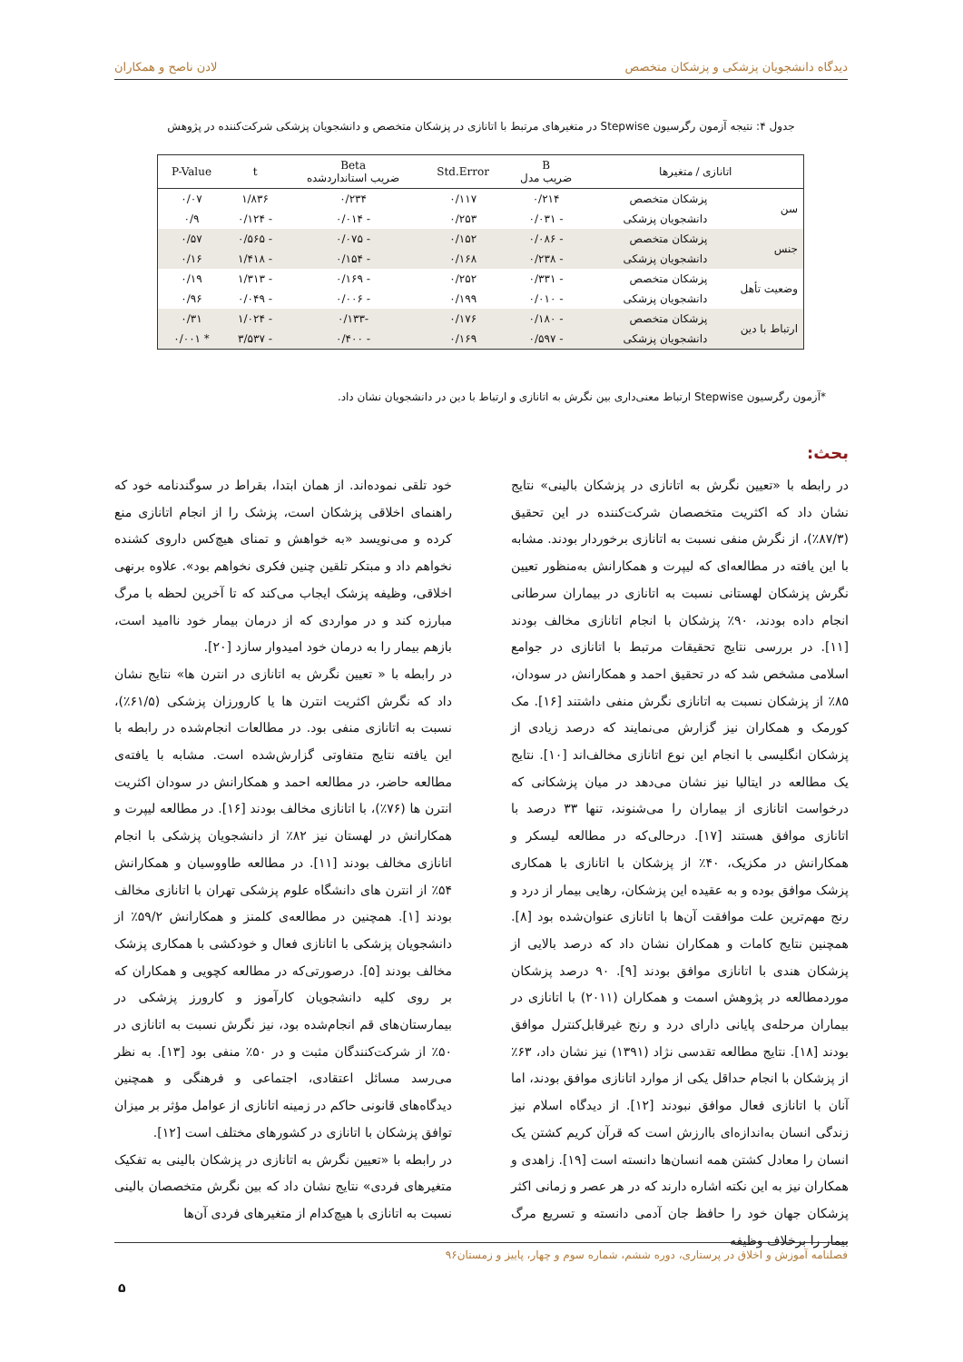دیدگاه دانشجویان پزشکی و پزشکان متخصص لادن ناصح و همکاران
جدول ۴: نتیجه آزمون رگرسیون Stepwise در متغیرهای مرتبط با اتانازی در پزشکان متخصص و دانشجویان پزشکی شرکت‌کننده در پژوهش
| اتانازی / متغیرها | | B ضریب مدل | Std.Error | Beta ضریب استانداردشده | t | P-Value |
| --- | --- | --- | --- | --- | --- | --- |
| سن | پزشکان متخصص | ۰/۲۱۴ | ۰/۱۱۷ | ۰/۲۳۴ | ۱/۸۳۶ | ۰/۰۷ |
| | دانشجویان پزشکی | - ۰/۰۳۱ | ۰/۲۵۳ | - ۰/۰۱۴ | - ۰/۱۲۴ | ۰/۹ |
| جنس | پزشکان متخصص | - ۰/۰۸۶ | ۰/۱۵۲ | - ۰/۰۷۵ | - ۰/۵۶۵ | ۰/۵۷ |
| | دانشجویان پزشکی | - ۰/۲۳۸ | ۰/۱۶۸ | - ۰/۱۵۴ | - ۱/۴۱۸ | ۰/۱۶ |
| وضعیت تأهل | پزشکان متخصص | - ۰/۳۳۱ | ۰/۲۵۲ | - ۰/۱۶۹ | - ۱/۳۱۳ | ۰/۱۹ |
| | دانشجویان پزشکی | - ۰/۰۱۰ | ۰/۱۹۹ | - ۰/۰۰۶ | - ۰/۰۴۹ | ۰/۹۶ |
| ارتباط با دین | پزشکان متخصص | - ۰/۱۸۰ | ۰/۱۷۶ | -۰/۱۳۳ | - ۱/۰۲۴ | ۰/۳۱ |
| | دانشجویان پزشکی | - ۰/۵۹۷ | ۰/۱۶۹ | - ۰/۴۰۰ | - ۳/۵۳۷ | * ۰/۰۰۱ |
*آزمون رگرسیون Stepwise ارتباط معنی‌داری بین نگرش به اتانازی و ارتباط با دین در دانشجویان نشان داد.
بحث:
در رابطه با «تعیین نگرش به اتانازی در پزشکان بالینی» نتایج نشان داد که اکثریت متخصصان شرکت‌کننده در این تحقیق (۸۷/۳٪)، از نگرش منفی نسبت به اتانازی برخوردار بودند. مشابه با این یافته در مطالعه‌ای که لیپرت و همکارانش به‌منظور تعیین نگرش پزشکان لهستانی نسبت به اتانازی در بیماران سرطانی انجام داده بودند، ۹۰٪ پزشکان با انجام اتانازی مخالف بودند [۱۱]. در بررسی نتایج تحقیقات مرتبط با اتانازی در جوامع اسلامی مشخص شد که در تحقیق احمد و همکارانش در سودان، ۸۵٪ از پزشکان نسبت به اتانازی نگرش منفی داشتند [۱۶]. مک کورمک و همکاران نیز گزارش می‌نمایند که درصد زیادی از پزشکان انگلیسی با انجام این نوع اتانازی مخالف‌اند [۱۰]. نتایج یک مطالعه در ایتالیا نیز نشان می‌دهد در میان پزشکانی که درخواست اتانازی از بیماران را می‌شنوند، تنها ۳۳ درصد با اتانازی موافق هستند [۱۷]. درحالی‌که در مطالعه لیسکر و همکارانش در مکزیک، ۴۰٪ از پزشکان با اتانازی با همکاری پزشک موافق بوده و به عقیده این پزشکان، رهایی بیمار از درد و رنج مهم‌ترین علت موافقت آن‌ها با اتانازی عنوان‌شده بود [۸]. همچنین نتایج کامات و همکاران نشان داد که درصد بالایی از پزشکان هندی با اتانازی موافق بودند [۹]. ۹۰ درصد پزشکان موردمطالعه در پژوهش اسمت و همکاران (۲۰۱۱) با اتانازی در بیماران مرحله‌ی پایانی دارای درد و رنج غیرقابل‌کنترل موافق بودند [۱۸]. نتایج مطالعه تقدسی نژاد (۱۳۹۱) نیز نشان داد، ۶۳٪ از پزشکان با انجام حداقل یکی از موارد اتانازی موافق بودند، اما آنان با اتانازی فعال موافق نبودند [۱۲]. از دیدگاه اسلام نیز زندگی انسان به‌اندازه‌ای باارزش است که قرآن کریم کشتن یک انسان را معادل کشتن همه انسان‌ها دانسته است [۱۹]. زاهدی و همکاران نیز به این نکته اشاره دارند که در هر عصر و زمانی اکثر پزشکان جهان خود را حافظ جان آدمی دانسته و تسریع مرگ بیمار را برخلاف وظیفه
خود تلقی نموده‌اند. از همان ابتدا، بقراط در سوگندنامه خود که راهنمای اخلاقی پزشکان است، پزشک را از انجام اتانازی منع کرده و می‌نویسد «به خواهش و تمنای هیچ‌کس داروی کشنده نخواهم داد و مبتکر تلقین چنین فکری نخواهم بود». علاوه برنهی اخلاقی، وظیفه پزشک ایجاب می‌کند که تا آخرین لحظه با مرگ مبارزه کند و در مواردی که از درمان بیمار خود ناامید است، بازهم بیمار را به درمان خود امیدوار سازد [۲۰].
در رابطه با « تعیین نگرش به اتانازی در انترن ها» نتایج نشان داد که نگرش اکثریت انترن ها یا کارورزان پزشکی (۶۱/۵٪)، نسبت به اتانازی منفی بود. در مطالعات انجام‌شده در رابطه با این یافته نتایج متفاوتی گزارش‌شده است. مشابه با یافته‌ی مطالعه حاضر، در مطالعه احمد و همکارانش در سودان اکثریت انترن ها (۷۶٪)، با اتانازی مخالف بودند [۱۶]. در مطالعه لیپرت و همکارانش در لهستان نیز ۸۲٪ از دانشجویان پزشکی با انجام اتانازی مخالف بودند [۱۱]. در مطالعه طاووسیان و همکارانش ۵۴٪ از انترن های دانشگاه علوم پزشکی تهران با اتانازی مخالف بودند [۱]. همچنین در مطالعه‌ی کلمنز و همکارانش ۵۹/۲٪ از دانشجویان پزشکی با اتانازی فعال و خودکشی با همکاری پزشک مخالف بودند [۵]. درصورتی‌که در مطالعه کچویی و همکاران که بر روی کلیه دانشجویان کارآموز و کارورز پزشکی در بیمارستان‌های قم انجام‌شده بود، نیز نگرش نسبت به اتانازی در ۵۰٪ از شرکت‌کنندگان مثبت و در ۵۰٪ منفی بود [۱۳]. به نظر می‌رسد مسائل اعتقادی، اجتماعی و فرهنگی و همچنین دیدگاه‌های قانونی حاکم در زمینه اتانازی از عوامل مؤثر بر میزان توافق پزشکان با اتانازی در کشورهای مختلف است [۱۲].
در رابطه با «تعیین نگرش به اتانازی در پزشکان بالینی به تفکیک متغیرهای فردی» نتایج نشان داد که بین نگرش متخصصان بالینی نسبت به اتانازی با هیچ‌کدام از متغیرهای فردی آن‌ها
فصلنامه آموزش و اخلاق در پرستاری، دوره ششم، شماره سوم و چهار، پاییز و زمستان۹۶
۵